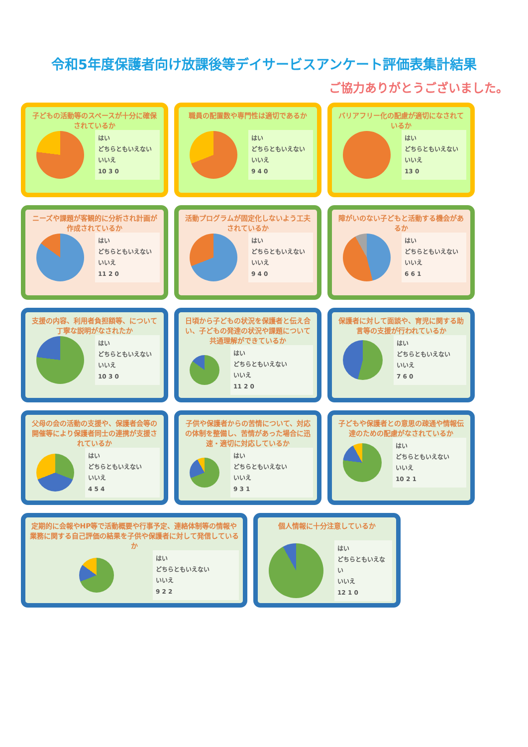令和5年度保護者向け放課後等デイサービスアンケート評価表集計結果
ご協力ありがとうございました。
子どもの活動等のスペースが十分に確保されているか
はい
どちらともいえない
いいえ
10 3 0
職員の配置数や専門性は適切であるか
はい
どちらともいえない
いいえ
9 4 0
バリアフリー化の配慮が適切になされているか
はい
どちらともいえない
いいえ
13 0
ニーズや課題が客観的に分析され計画が作成されているか
はい
どちらともいえない
いいえ
11 2 0
活動プログラムが固定化しないよう工夫されているか
はい
どちらともいえない
いいえ
9 4 0
障がいのない子どもと活動する機会があるか
はい
どちらともいえない
いいえ
6 6 1
支援の内容、利用者負担額等、について丁寧な説明がなされたか
はい
どちらともいえない
いいえ
10 3 0
日頃から子どもの状況を保護者と伝え合い、子どもの発達の状況や課題について共通理解ができているか
はい
どちらともいえない
いいえ
11 2 0
保護者に対して面談や、育児に関する助言等の支援が行われているか
はい
どちらともいえない
いいえ
7 6 0
父母の会の活動の支援や、保護者会等の開催等により保護者同士の連携が支援されているか
はい
どちらともいえない
いいえ
4 5 4
子供や保護者からの苦情について、対応の体制を整備し、苦情があった場合に迅速・適切に対応しているか
はい
どちらともいえない
いいえ
9 3 1
子どもや保護者との意思の疎通や情報伝達のための配慮がなされているか
はい
どちらともいえない
いいえ
10 2 1
定期的に会報やHP等で活動概要や行事予定、連絡体制等の情報や業務に関する自己評価の結果を子供や保護者に対して発信しているか
はい
どちらともいえない
いいえ
9 2 2
個人情報に十分注意しているか
はい
どちらともいえない
いいえ
12 1 0